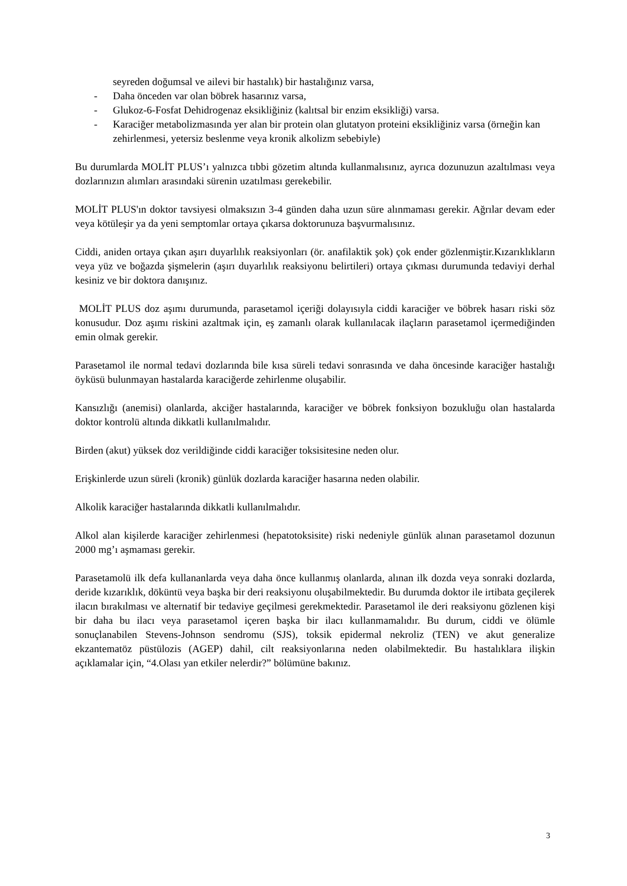seyreden doğumsal ve ailevi bir hastalık) bir hastalığınız varsa,
- Daha önceden var olan böbrek hasarınız varsa,
- Glukoz-6-Fosfat Dehidrogenaz eksikliğiniz (kalıtsal bir enzim eksikliği) varsa.
- Karaciğer metabolizmasında yer alan bir protein olan glutatyon proteini eksikliğiniz varsa (örneğin kan zehirlenmesi, yetersiz beslenme veya kronik alkolizm sebebiyle)
Bu durumlarda MOLİT PLUS’ı yalnızca tıbbi gözetim altında kullanmalısınız, ayrıca dozunuzun azaltılması veya dozlarınızın alımları arasındaki sürenin uzatılması gerekebilir.
MOLİT PLUS'ın doktor tavsiyesi olmaksızın 3-4 günden daha uzun süre alınmaması gerekir. Ağrılar devam eder veya kötüleşir ya da yeni semptomlar ortaya çıkarsa doktorunuza başvurmalısınız.
Ciddi, aniden ortaya çıkan aşırı duyarlılık reaksiyonları (ör. anafilaktik şok) çok ender gözlenmiştir.Kızarıklıkların veya yüz ve boğazda şişmelerin (aşırı duyarlılık reaksiyonu belirtileri) ortaya çıkması durumunda tedaviyi derhal kesiniz ve bir doktora danışınız.
MOLİT PLUS doz aşımı durumunda, parasetamol içeriği dolayısıyla ciddi karaciğer ve böbrek hasarı riski söz konusudur. Doz aşımı riskini azaltmak için, eş zamanlı olarak kullanılacak ilaçların parasetamol içermediğinden emin olmak gerekir.
Parasetamol ile normal tedavi dozlarında bile kısa süreli tedavi sonrasında ve daha öncesinde karaciğer hastalığı öyküsü bulunmayan hastalarda karaciğerde zehirlenme oluşabilir.
Kansızlığı (anemisi) olanlarda, akciğer hastalarında, karaciğer ve böbrek fonksiyon bozukluğu olan hastalarda doktor kontrolü altında dikkatli kullanılmalıdır.
Birden (akut) yüksek doz verildiğinde ciddi karaciğer toksisitesine neden olur.
Erişkinlerde uzun süreli (kronik) günlük dozlarda karaciğer hasarına neden olabilir.
Alkolik karaciğer hastalarında dikkatli kullanılmalıdır.
Alkol alan kişilerde karaciğer zehirlenmesi (hepatotoksisite) riski nedeniyle günlük alınan parasetamol dozunun 2000 mg’ı aşmaması gerekir.
Parasetamolü ilk defa kullananlarda veya daha önce kullanmış olanlarda, alınan ilk dozda veya sonraki dozlarda, deride kızarıklık, döküntü veya başka bir deri reaksiyonu oluşabilmektedir. Bu durumda doktor ile irtibata geçilerek ilacın bırakılması ve alternatif bir tedaviye geçilmesi gerekmektedir. Parasetamol ile deri reaksiyonu gözlenen kişi bir daha bu ilacı veya parasetamol içeren başka bir ilacı kullanmamalıdır. Bu durum, ciddi ve ölümle sonuçlanabilen Stevens-Johnson sendromu (SJS), toksik epidermal nekroliz (TEN) ve akut generalize ekzantematöz püstülozis (AGEP) dahil, cilt reaksiyonlarına neden olabilmektedir. Bu hastalıklara ilişkin açıklamalar için, “4.Olası yan etkiler nelerdir?” bölümüne bakınız.
3